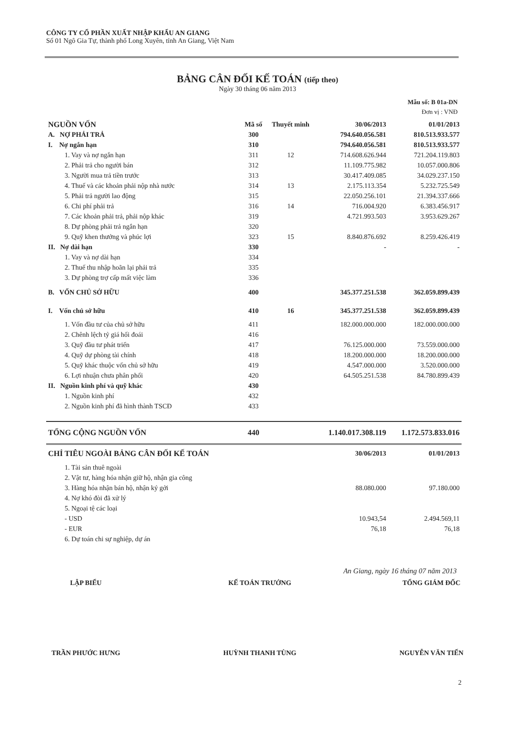CÔNG TY CỔ PHẦN XUẤT NHẬP KHẨU AN GIANG
Số 01 Ngô Gia Tự, thành phố Long Xuyên, tỉnh An Giang, Việt Nam
BẢNG CÂN ĐỐI KẾ TOÁN (tiếp theo)
Ngày 30 tháng 06 năm 2013
Mẫu số: B 01a-DN
Đơn vị : VNĐ
| NGUỒN VỐN | Mã số | Thuyết minh | 30/06/2013 | 01/01/2013 |
| --- | --- | --- | --- | --- |
| A. NỢ PHẢI TRẢ | 300 | | 794.640.056.581 | 810.513.933.577 |
| I. Nợ ngắn hạn | 310 | | 794.640.056.581 | 810.513.933.577 |
| 1. Vay và nợ ngắn hạn | 311 | 12 | 714.608.626.944 | 721.204.119.803 |
| 2. Phải trả cho người bán | 312 | | 11.109.775.982 | 10.057.000.806 |
| 3. Người mua trả tiền trước | 313 | | 30.417.409.085 | 34.029.237.150 |
| 4. Thuế và các khoản phải nộp nhà nước | 314 | 13 | 2.175.113.354 | 5.232.725.549 |
| 5. Phải trả người lao động | 315 | | 22.050.256.101 | 21.394.337.666 |
| 6. Chi phí phải trả | 316 | 14 | 716.004.920 | 6.383.456.917 |
| 7. Các khoản phải trả, phải nộp khác | 319 | | 4.721.993.503 | 3.953.629.267 |
| 8. Dự phòng phải trả ngắn hạn | 320 | | | |
| 9. Quỹ khen thưởng và phúc lợi | 323 | 15 | 8.840.876.692 | 8.259.426.419 |
| II. Nợ dài hạn | 330 | | - | - |
| 1. Vay và nợ dài hạn | 334 | | | |
| 2. Thuế thu nhập hoãn lại phải trả | 335 | | | |
| 3. Dự phòng trợ cấp mất việc làm | 336 | | | |
| B. VỐN CHỦ SỞ HỮU | 400 | | 345.377.251.538 | 362.059.899.439 |
| I. Vốn chủ sở hữu | 410 | 16 | 345.377.251.538 | 362.059.899.439 |
| 1. Vốn đầu tư của chủ sở hữu | 411 | | 182.000.000.000 | 182.000.000.000 |
| 2. Chênh lệch tỷ giá hối đoái | 416 | | | |
| 3. Quỹ đầu tư phát triển | 417 | | 76.125.000.000 | 73.559.000.000 |
| 4. Quỹ dự phòng tài chính | 418 | | 18.200.000.000 | 18.200.000.000 |
| 5. Quỹ khác thuộc vốn chủ sở hữu | 419 | | 4.547.000.000 | 3.520.000.000 |
| 6. Lợi nhuận chưa phân phối | 420 | | 64.505.251.538 | 84.780.899.439 |
| II. Nguồn kinh phí và quỹ khác | 430 | | | |
| 1. Nguồn kinh phí | 432 | | | |
| 2. Nguồn kinh phí đã hình thành TSCĐ | 433 | | | |
| TỔNG CỘNG NGUỒN VỐN | 440 | | 1.140.017.308.119 | 1.172.573.833.016 |
| CHỈ TIÊU NGOÀI BẢNG CÂN ĐỐI KẾ TOÁN | | | 30/06/2013 | 01/01/2013 |
| 1. Tài sản thuê ngoài | | | | |
| 2. Vật tư, hàng hóa nhận giữ hộ, nhận gia công | | | | |
| 3. Hàng hóa nhận bán hộ, nhận ký gởi | | | 88.080.000 | 97.180.000 |
| 4. Nợ khó đòi đã xử lý | | | | |
| 5. Ngoại tệ các loại | | | | |
| - USD | | | 10.943,54 | 2.494.569,11 |
| - EUR | | | 76,18 | 76,18 |
| 6. Dự toán chi sự nghiệp, dự án | | | | |
An Giang, ngày 16 tháng 07 năm 2013
LẬP BIỂU
TRẦN PHƯỚC HƯNG
KẾ TOÁN TRƯỞNG
HUỲNH THANH TÙNG
TỔNG GIÁM ĐỐC
NGUYỄN VĂN TIẾN
2